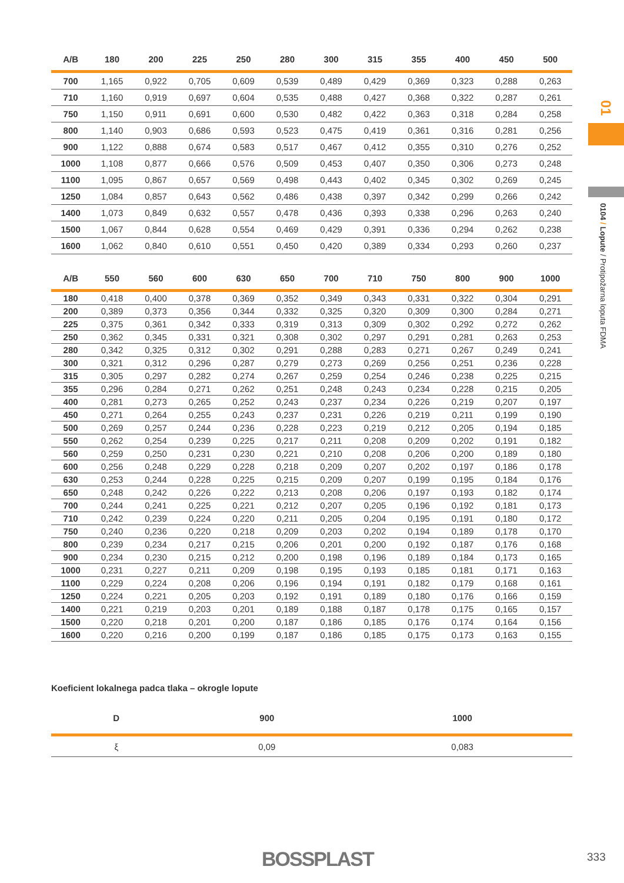| A/B | 180 | 200 | 225 | 250 | 280 | 300 | 315 | 355 | 400 | 450 | 500 |
| --- | --- | --- | --- | --- | --- | --- | --- | --- | --- | --- | --- |
| 700 | 1,165 | 0,922 | 0,705 | 0,609 | 0,539 | 0,489 | 0,429 | 0,369 | 0,323 | 0,288 | 0,263 |
| 710 | 1,160 | 0,919 | 0,697 | 0,604 | 0,535 | 0,488 | 0,427 | 0,368 | 0,322 | 0,287 | 0,261 |
| 750 | 1,150 | 0,911 | 0,691 | 0,600 | 0,530 | 0,482 | 0,422 | 0,363 | 0,318 | 0,284 | 0,258 |
| 800 | 1,140 | 0,903 | 0,686 | 0,593 | 0,523 | 0,475 | 0,419 | 0,361 | 0,316 | 0,281 | 0,256 |
| 900 | 1,122 | 0,888 | 0,674 | 0,583 | 0,517 | 0,467 | 0,412 | 0,355 | 0,310 | 0,276 | 0,252 |
| 1000 | 1,108 | 0,877 | 0,666 | 0,576 | 0,509 | 0,453 | 0,407 | 0,350 | 0,306 | 0,273 | 0,248 |
| 1100 | 1,095 | 0,867 | 0,657 | 0,569 | 0,498 | 0,443 | 0,402 | 0,345 | 0,302 | 0,269 | 0,245 |
| 1250 | 1,084 | 0,857 | 0,643 | 0,562 | 0,486 | 0,438 | 0,397 | 0,342 | 0,299 | 0,266 | 0,242 |
| 1400 | 1,073 | 0,849 | 0,632 | 0,557 | 0,478 | 0,436 | 0,393 | 0,338 | 0,296 | 0,263 | 0,240 |
| 1500 | 1,067 | 0,844 | 0,628 | 0,554 | 0,469 | 0,429 | 0,391 | 0,336 | 0,294 | 0,262 | 0,238 |
| 1600 | 1,062 | 0,840 | 0,610 | 0,551 | 0,450 | 0,420 | 0,389 | 0,334 | 0,293 | 0,260 | 0,237 |
| A/B | 550 | 560 | 600 | 630 | 650 | 700 | 710 | 750 | 800 | 900 | 1000 |
| --- | --- | --- | --- | --- | --- | --- | --- | --- | --- | --- | --- |
| 180 | 0,418 | 0,400 | 0,378 | 0,369 | 0,352 | 0,349 | 0,343 | 0,331 | 0,322 | 0,304 | 0,291 |
| 200 | 0,389 | 0,373 | 0,356 | 0,344 | 0,332 | 0,325 | 0,320 | 0,309 | 0,300 | 0,284 | 0,271 |
| 225 | 0,375 | 0,361 | 0,342 | 0,333 | 0,319 | 0,313 | 0,309 | 0,302 | 0,292 | 0,272 | 0,262 |
| 250 | 0,362 | 0,345 | 0,331 | 0,321 | 0,308 | 0,302 | 0,297 | 0,291 | 0,281 | 0,263 | 0,253 |
| 280 | 0,342 | 0,325 | 0,312 | 0,302 | 0,291 | 0,288 | 0,283 | 0,271 | 0,267 | 0,249 | 0,241 |
| 300 | 0,321 | 0,312 | 0,296 | 0,287 | 0,279 | 0,273 | 0,269 | 0,256 | 0,251 | 0,236 | 0,228 |
| 315 | 0,305 | 0,297 | 0,282 | 0,274 | 0,267 | 0,259 | 0,254 | 0,246 | 0,238 | 0,225 | 0,215 |
| 355 | 0,296 | 0,284 | 0,271 | 0,262 | 0,251 | 0,248 | 0,243 | 0,234 | 0,228 | 0,215 | 0,205 |
| 400 | 0,281 | 0,273 | 0,265 | 0,252 | 0,243 | 0,237 | 0,234 | 0,226 | 0,219 | 0,207 | 0,197 |
| 450 | 0,271 | 0,264 | 0,255 | 0,243 | 0,237 | 0,231 | 0,226 | 0,219 | 0,211 | 0,199 | 0,190 |
| 500 | 0,269 | 0,257 | 0,244 | 0,236 | 0,228 | 0,223 | 0,219 | 0,212 | 0,205 | 0,194 | 0,185 |
| 550 | 0,262 | 0,254 | 0,239 | 0,225 | 0,217 | 0,211 | 0,208 | 0,209 | 0,202 | 0,191 | 0,182 |
| 560 | 0,259 | 0,250 | 0,231 | 0,230 | 0,221 | 0,210 | 0,208 | 0,206 | 0,200 | 0,189 | 0,180 |
| 600 | 0,256 | 0,248 | 0,229 | 0,228 | 0,218 | 0,209 | 0,207 | 0,202 | 0,197 | 0,186 | 0,178 |
| 630 | 0,253 | 0,244 | 0,228 | 0,225 | 0,215 | 0,209 | 0,207 | 0,199 | 0,195 | 0,184 | 0,176 |
| 650 | 0,248 | 0,242 | 0,226 | 0,222 | 0,213 | 0,208 | 0,206 | 0,197 | 0,193 | 0,182 | 0,174 |
| 700 | 0,244 | 0,241 | 0,225 | 0,221 | 0,212 | 0,207 | 0,205 | 0,196 | 0,192 | 0,181 | 0,173 |
| 710 | 0,242 | 0,239 | 0,224 | 0,220 | 0,211 | 0,205 | 0,204 | 0,195 | 0,191 | 0,180 | 0,172 |
| 750 | 0,240 | 0,236 | 0,220 | 0,218 | 0,209 | 0,203 | 0,202 | 0,194 | 0,189 | 0,178 | 0,170 |
| 800 | 0,239 | 0,234 | 0,217 | 0,215 | 0,206 | 0,201 | 0,200 | 0,192 | 0,187 | 0,176 | 0,168 |
| 900 | 0,234 | 0,230 | 0,215 | 0,212 | 0,200 | 0,198 | 0,196 | 0,189 | 0,184 | 0,173 | 0,165 |
| 1000 | 0,231 | 0,227 | 0,211 | 0,209 | 0,198 | 0,195 | 0,193 | 0,185 | 0,181 | 0,171 | 0,163 |
| 1100 | 0,229 | 0,224 | 0,208 | 0,206 | 0,196 | 0,194 | 0,191 | 0,182 | 0,179 | 0,168 | 0,161 |
| 1250 | 0,224 | 0,221 | 0,205 | 0,203 | 0,192 | 0,191 | 0,189 | 0,180 | 0,176 | 0,166 | 0,159 |
| 1400 | 0,221 | 0,219 | 0,203 | 0,201 | 0,189 | 0,188 | 0,187 | 0,178 | 0,175 | 0,165 | 0,157 |
| 1500 | 0,220 | 0,218 | 0,201 | 0,200 | 0,187 | 0,186 | 0,185 | 0,176 | 0,174 | 0,164 | 0,156 |
| 1600 | 0,220 | 0,216 | 0,200 | 0,199 | 0,187 | 0,186 | 0,185 | 0,175 | 0,173 | 0,163 | 0,155 |
Koeficient lokalnega padca tlaka – okrogle lopute
| D | 900 | 1000 |
| --- | --- | --- |
| ξ | 0,09 | 0,083 |
01
0104 / Lopute / Protipožarna loputa FDMA
BOSSPLAST 333